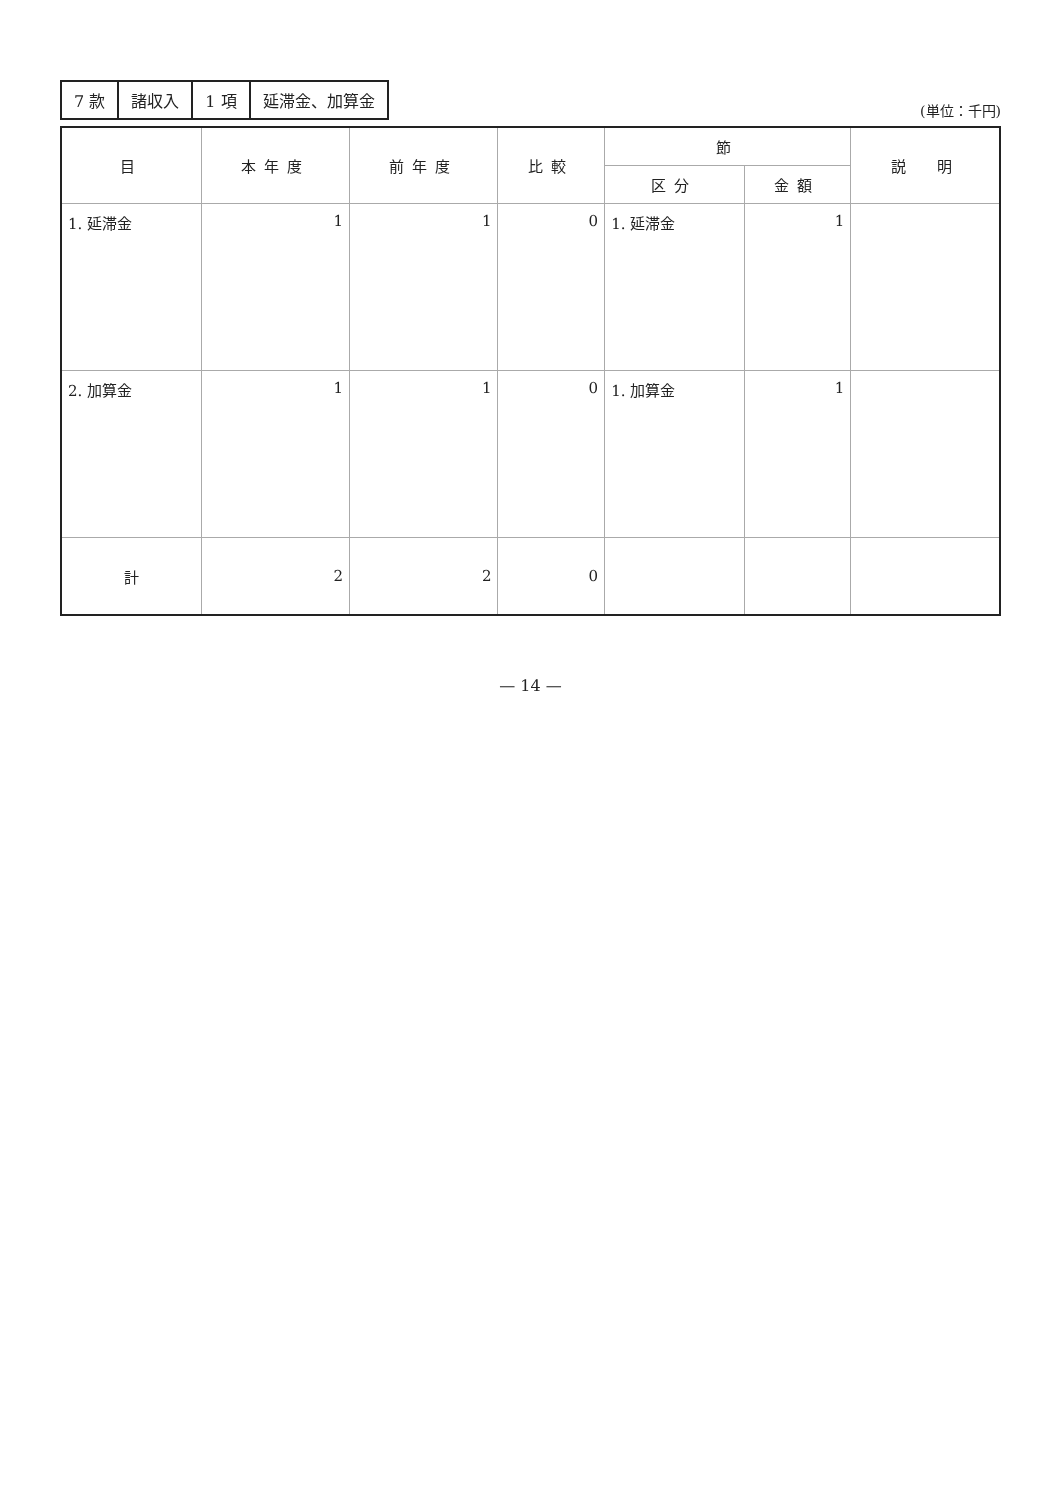| 7 款 | 諸収入 | 1 項 | 延滞金、加算金 |
(単位：千円)
| 目 | 本年度 | 前年度 | 比較 | 節 | | 説 明 |
| --- | --- | --- | --- | --- | --- | --- |
| | | | | 区分 | 金額 | |
| 1. 延滞金 | 1 | 1 | 0 | 1. 延滞金 | 1 | |
| 2. 加算金 | 1 | 1 | 0 | 1. 加算金 | 1 | |
| 計 | 2 | 2 | 0 | | | |
— 14 —